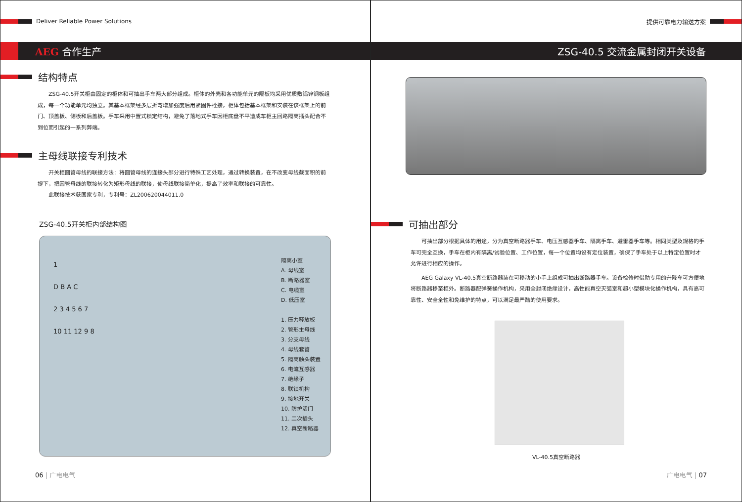Deliver Reliable Power Solutions
AEG 合作生产
结构特点
ZSG-40.5开关柜由固定的柜体和可抽出手车两大部分组成。柜体的外壳和各功能单元的隔板均采用优质敷铝锌钢板组成，每一个功能单元均独立。其基本框架经多层折弯增加强度后用紧固件栓接，柜体包括基本框架和安装在该框架上的前门、顶盖板、侧板和后盖板。手车采用中置式锁定结构，避免了落地式手车因柜底盘不平造成车柜主回路隔离插头配合不到位而引起的一系列弊端。
主母线联接专利技术
开关柜圆管母线的联接方法：将圆管母线的连接头部分进行特殊工艺处理，通过转换装置，在不改变母线截面积的前提下，把圆管母线的联接转化为矩形母线的联接，使母线联接简单化，提高了效率和联接的可靠性。
此联接技术获国家专利，专利号：ZL200620044011.0
ZSG-40.5开关柜内部结构图
1
D B A C
2 3 4 5 6 7
10 11 12 9 8
隔离小室
A. 母线室
B. 断路器室
C. 电缆室
D. 低压室
1. 压力释放板
2. 管形主母线
3. 分支母线
4. 母线套管
5. 隔离触头装置
6. 电流互感器
7. 绝缘子
8. 联锁机构
9. 接地开关
10. 防护活门
11. 二次插头
12. 真空断路器
06 | 广电电气
提供可靠电力输送方案
ZSG-40.5 交流金属封闭开关设备
可抽出部分
可抽出部分根据具体的用途，分为真空断路器手车、电压互感器手车、隔离手车、避雷器手车等。相同类型及规格的手车可完全互换，手车在柜内有隔离/试验位置、工作位置，每一个位置均设有定位装置，确保了手车处于以上特定位置时才允许进行相应的操作。
AEG Galaxy VL-40.5真空断路器装在可移动的小手上组成可抽出断路器手车。设备检修时借助专用的升降车可方便地将断路器移至柜外。断路器配弹簧操作机构，采用全封闭绝缘设计，高性能真空灭弧室和超小型模块化操作机构，具有高可靠性、安全全性和免维护的特点，可以满足最严酷的使用要求。
VL-40.5真空断路器
广电电气 | 07